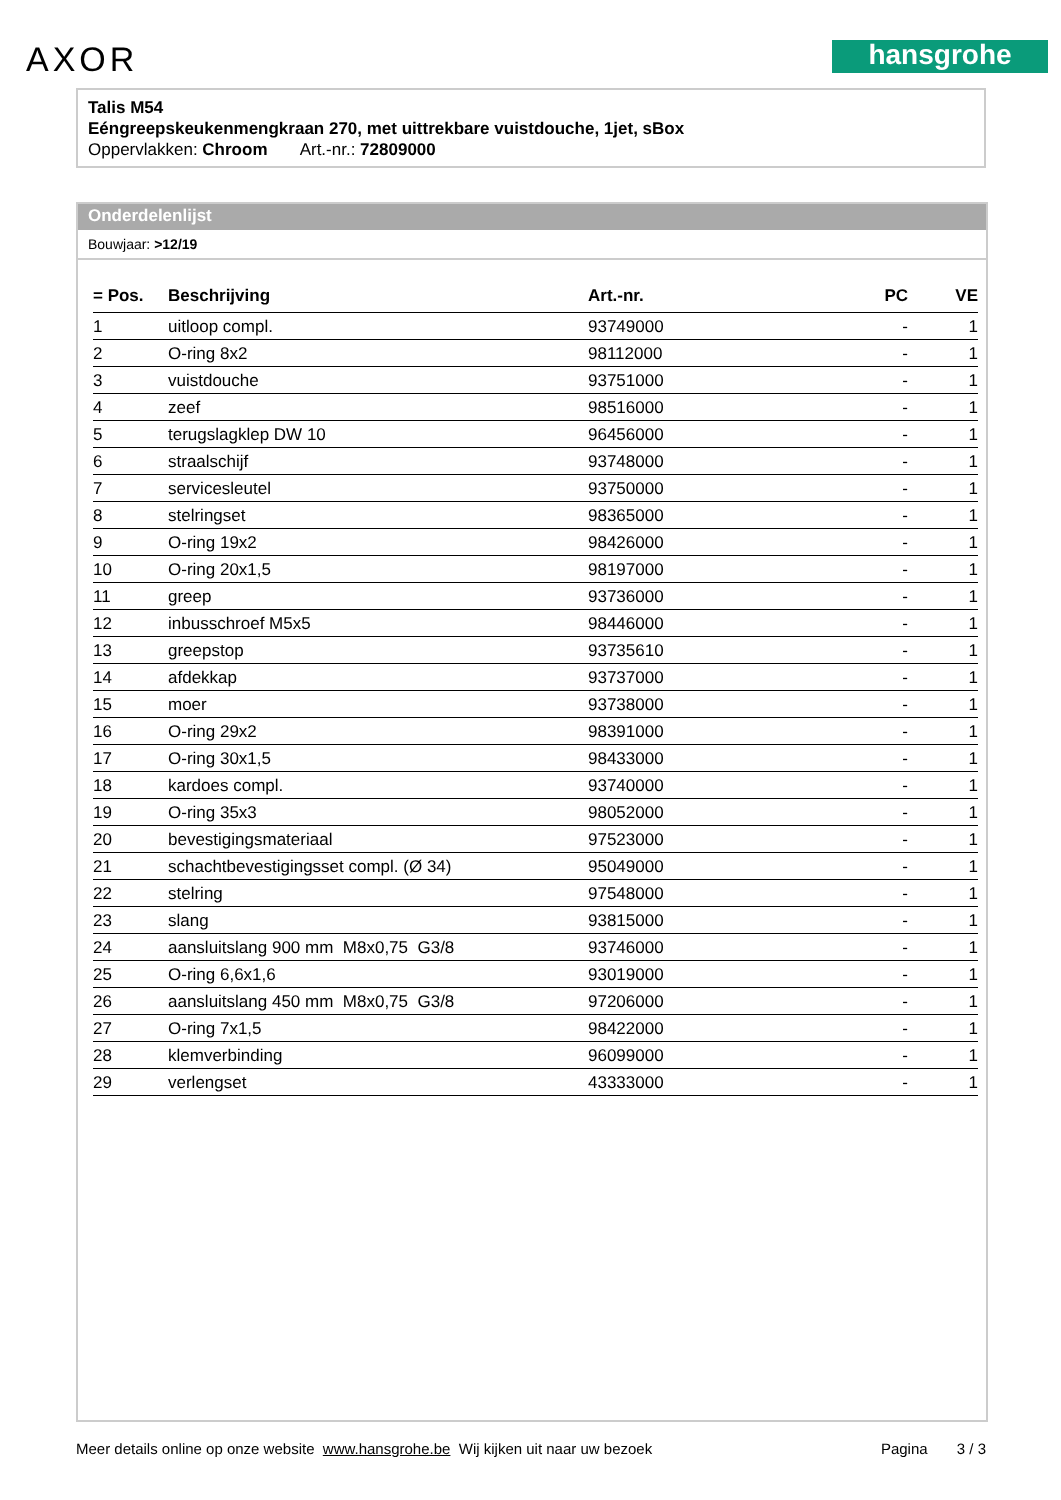AXOR hansgrohe
Talis M54
Eéngreepskeukenmengkraan 270, met uittrekbare vuistdouche, 1jet, sBox
Oppervlakken: Chroom Art.-nr.: 72809000
Onderdelenlijst
Bouwjaar: >12/19
| = Pos. | Beschrijving | Art.-nr. | PC | VE |
| --- | --- | --- | --- | --- |
| 1 | uitloop compl. | 93749000 | - | 1 |
| 2 | O-ring 8x2 | 98112000 | - | 1 |
| 3 | vuistdouche | 93751000 | - | 1 |
| 4 | zeef | 98516000 | - | 1 |
| 5 | terugslagklep DW 10 | 96456000 | - | 1 |
| 6 | straalschijf | 93748000 | - | 1 |
| 7 | servicesleutel | 93750000 | - | 1 |
| 8 | stelringset | 98365000 | - | 1 |
| 9 | O-ring 19x2 | 98426000 | - | 1 |
| 10 | O-ring 20x1,5 | 98197000 | - | 1 |
| 11 | greep | 93736000 | - | 1 |
| 12 | inbusschroef M5x5 | 98446000 | - | 1 |
| 13 | greepstop | 93735610 | - | 1 |
| 14 | afdekkap | 93737000 | - | 1 |
| 15 | moer | 93738000 | - | 1 |
| 16 | O-ring 29x2 | 98391000 | - | 1 |
| 17 | O-ring 30x1,5 | 98433000 | - | 1 |
| 18 | kardoes compl. | 93740000 | - | 1 |
| 19 | O-ring 35x3 | 98052000 | - | 1 |
| 20 | bevestigingsmateriaal | 97523000 | - | 1 |
| 21 | schachtbevestigingsset compl. (Ø 34) | 95049000 | - | 1 |
| 22 | stelring | 97548000 | - | 1 |
| 23 | slang | 93815000 | - | 1 |
| 24 | aansluitslang 900 mm M8x0,75 G3/8 | 93746000 | - | 1 |
| 25 | O-ring 6,6x1,6 | 93019000 | - | 1 |
| 26 | aansluitslang 450 mm M8x0,75 G3/8 | 97206000 | - | 1 |
| 27 | O-ring 7x1,5 | 98422000 | - | 1 |
| 28 | klemverbinding | 96099000 | - | 1 |
| 29 | verlengset | 43333000 | - | 1 |
Meer details online op onze website www.hansgrohe.be Wij kijken uit naar uw bezoek Pagina 3 / 3